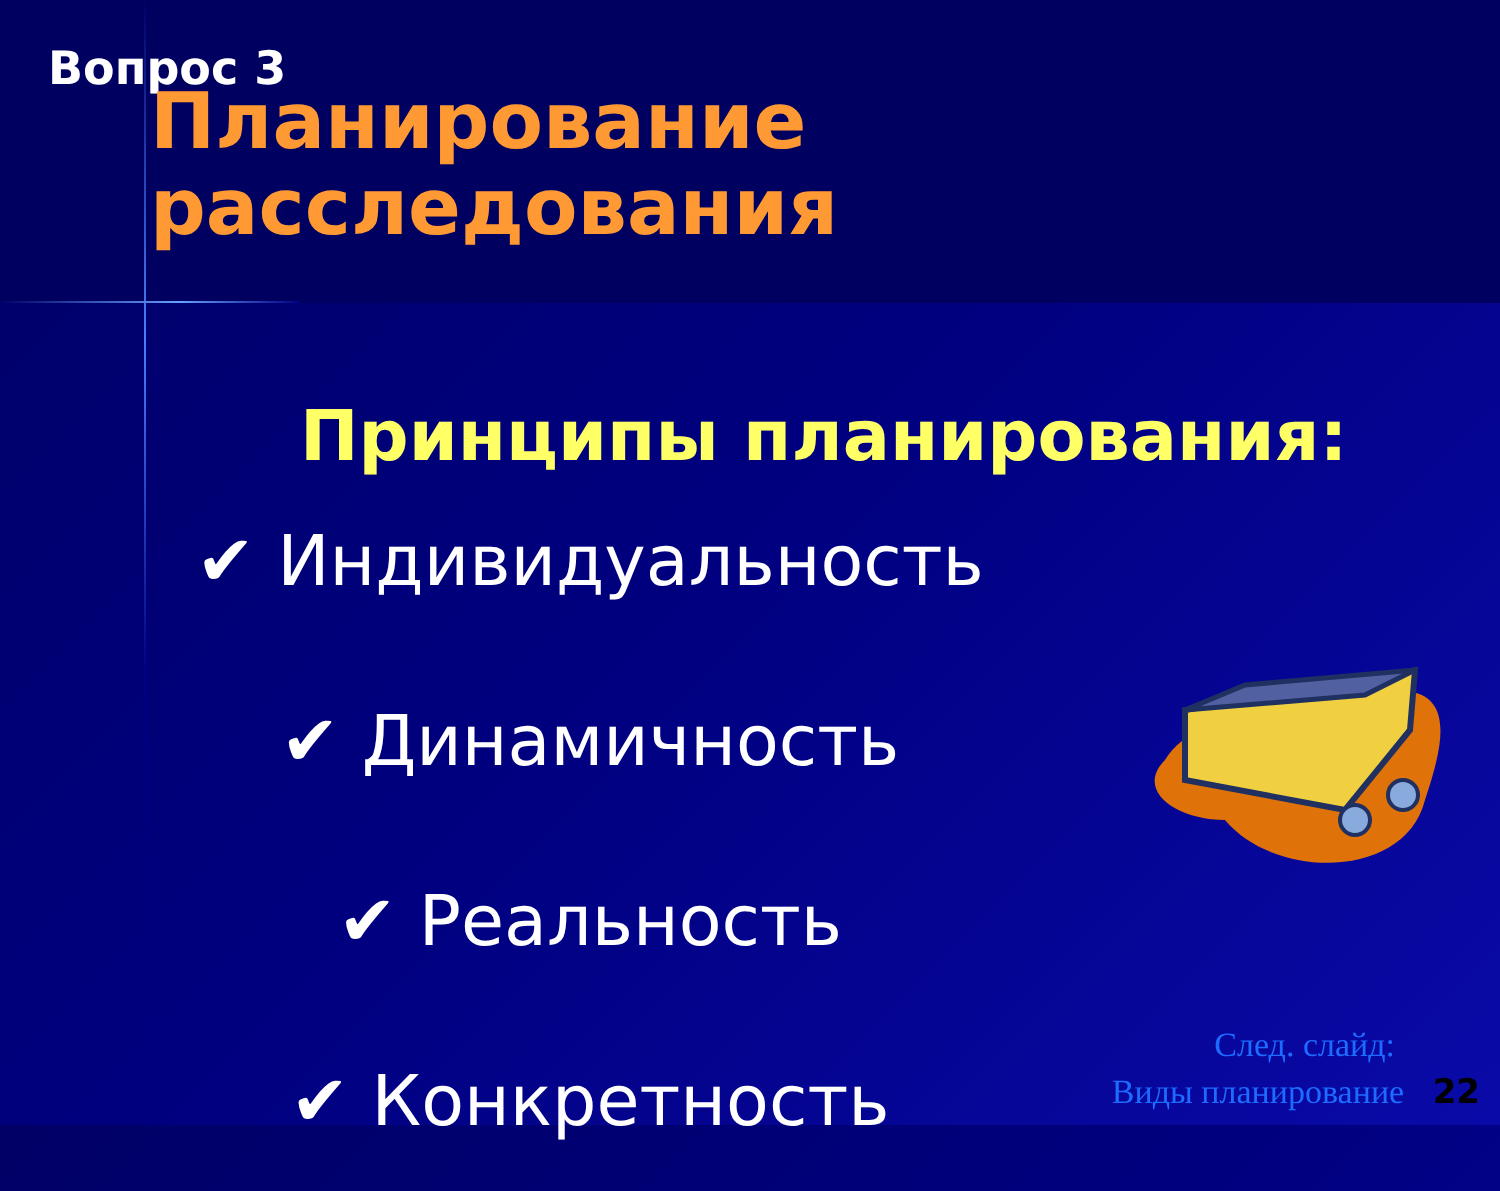Вопрос 3
Планирование расследования
Принципы планирования:
✔ Индивидуальность
✔ Динамичность
✔ Реальность
✔ Конкретность
След. слайд:
Виды планирование 22